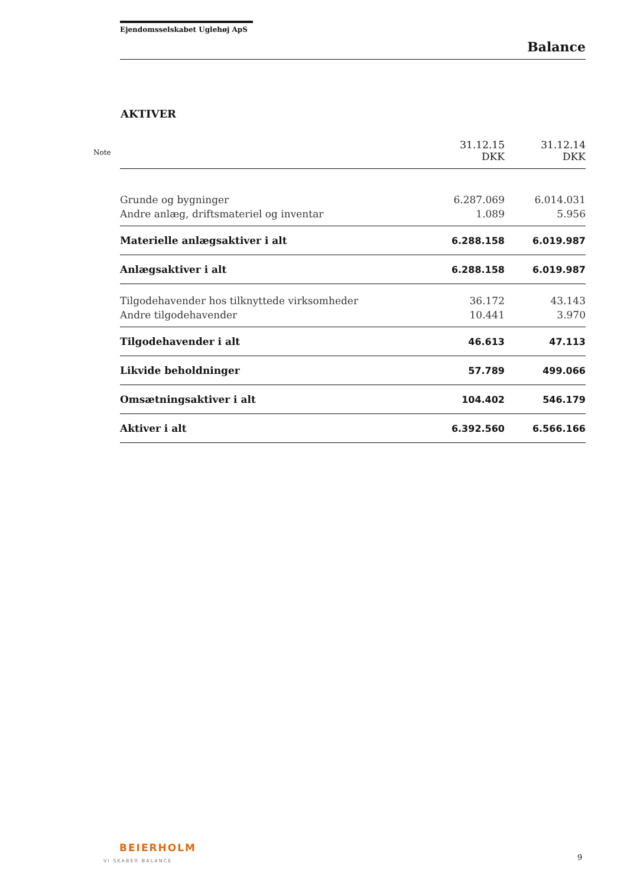Ejendomsselskabet Uglehøj ApS
Balance
AKTIVER
Note
| | 31.12.15 DKK | 31.12.14 DKK |
| --- | --- | --- |
| Grunde og bygninger | 6.287.069 | 6.014.031 |
| Andre anlæg, driftsmateriel og inventar | 1.089 | 5.956 |
| Materielle anlægsaktiver i alt | 6.288.158 | 6.019.987 |
| Anlægsaktiver i alt | 6.288.158 | 6.019.987 |
| Tilgodehavender hos tilknyttede virksomheder | 36.172 | 43.143 |
| Andre tilgodehavender | 10.441 | 3.970 |
| Tilgodehavender i alt | 46.613 | 47.113 |
| Likvide beholdninger | 57.789 | 499.066 |
| Omsætningsaktiver i alt | 104.402 | 546.179 |
| Aktiver i alt | 6.392.560 | 6.566.166 |
BEIERHOLM
VI SKABER BALANCE
9